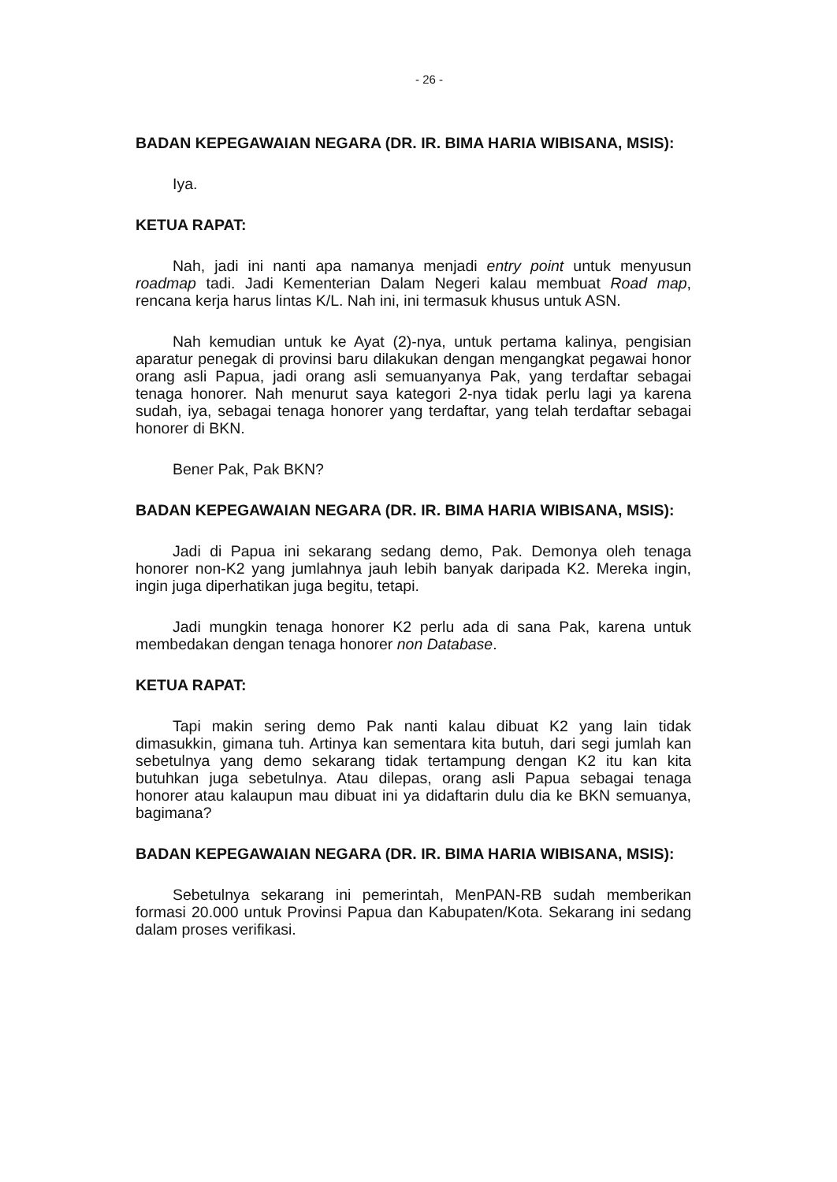- 26 -
BADAN KEPEGAWAIAN NEGARA (DR. IR. BIMA HARIA WIBISANA, MSIS):
Iya.
KETUA RAPAT:
Nah, jadi ini nanti apa namanya menjadi entry point untuk menyusun roadmap tadi. Jadi Kementerian Dalam Negeri kalau membuat Road map, rencana kerja harus lintas K/L. Nah ini, ini termasuk khusus untuk ASN.
Nah kemudian untuk ke Ayat (2)-nya, untuk pertama kalinya, pengisian aparatur penegak di provinsi baru dilakukan dengan mengangkat pegawai honor orang asli Papua, jadi orang asli semuanyanya Pak, yang terdaftar sebagai tenaga honorer. Nah menurut saya kategori 2-nya tidak perlu lagi ya karena sudah, iya, sebagai tenaga honorer yang terdaftar, yang telah terdaftar sebagai honorer di BKN.
Bener Pak, Pak BKN?
BADAN KEPEGAWAIAN NEGARA (DR. IR. BIMA HARIA WIBISANA, MSIS):
Jadi di Papua ini sekarang sedang demo, Pak. Demonya oleh tenaga honorer non-K2 yang jumlahnya jauh lebih banyak daripada K2. Mereka ingin, ingin juga diperhatikan juga begitu, tetapi.
Jadi mungkin tenaga honorer K2 perlu ada di sana Pak, karena untuk membedakan dengan tenaga honorer non Database.
KETUA RAPAT:
Tapi makin sering demo Pak nanti kalau dibuat K2 yang lain tidak dimasukkin, gimana tuh. Artinya kan sementara kita butuh, dari segi jumlah kan sebetulnya yang demo sekarang tidak tertampung dengan K2 itu kan kita butuhkan juga sebetulnya. Atau dilepas, orang asli Papua sebagai tenaga honorer atau kalaupun mau dibuat ini ya didaftarin dulu dia ke BKN semuanya, bagimana?
BADAN KEPEGAWAIAN NEGARA (DR. IR. BIMA HARIA WIBISANA, MSIS):
Sebetulnya sekarang ini pemerintah, MenPAN-RB sudah memberikan formasi 20.000 untuk Provinsi Papua dan Kabupaten/Kota. Sekarang ini sedang dalam proses verifikasi.